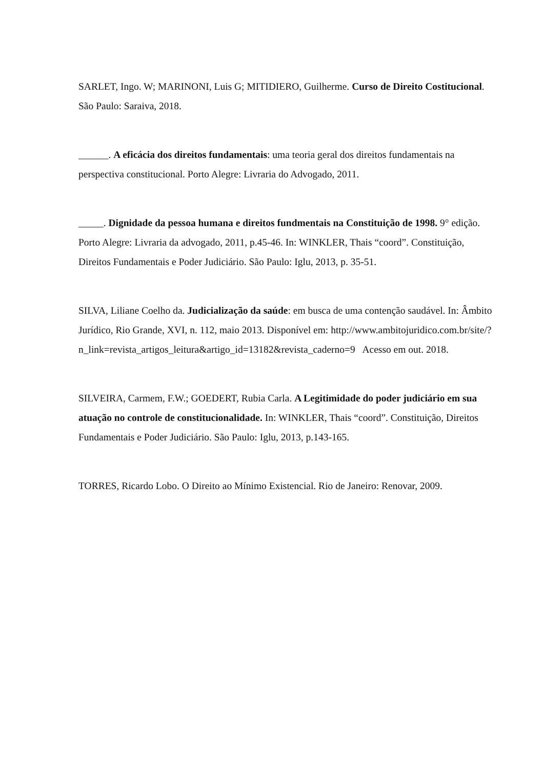SARLET, Ingo. W; MARINONI, Luis G; MITIDIERO, Guilherme. Curso de Direito Costitucional. São Paulo: Saraiva, 2018.
______. A eficácia dos direitos fundamentais: uma teoria geral dos direitos fundamentais na perspectiva constitucional. Porto Alegre: Livraria do Advogado, 2011.
_____. Dignidade da pessoa humana e direitos fundmentais na Constituição de 1998. 9° edição. Porto Alegre: Livraria da advogado, 2011, p.45-46. In: WINKLER, Thais “coord”. Constituição, Direitos Fundamentais e Poder Judiciário. São Paulo: Iglu, 2013, p. 35-51.
SILVA, Liliane Coelho da. Judicialização da saúde: em busca de uma contenção saudável. In: Âmbito Jurídico, Rio Grande, XVI, n. 112, maio 2013. Disponível em: http://www.ambitojuridico.com.br/site/?n_link=revista_artigos_leitura&artigo_id=13182&revista_caderno=9 Acesso em out. 2018.
SILVEIRA, Carmem, F.W.; GOEDERT, Rubia Carla. A Legitimidade do poder judiciário em sua atuação no controle de constitucionalidade. In: WINKLER, Thais “coord”. Constituição, Direitos Fundamentais e Poder Judiciário. São Paulo: Iglu, 2013, p.143-165.
TORRES, Ricardo Lobo. O Direito ao Mínimo Existencial. Rio de Janeiro: Renovar, 2009.